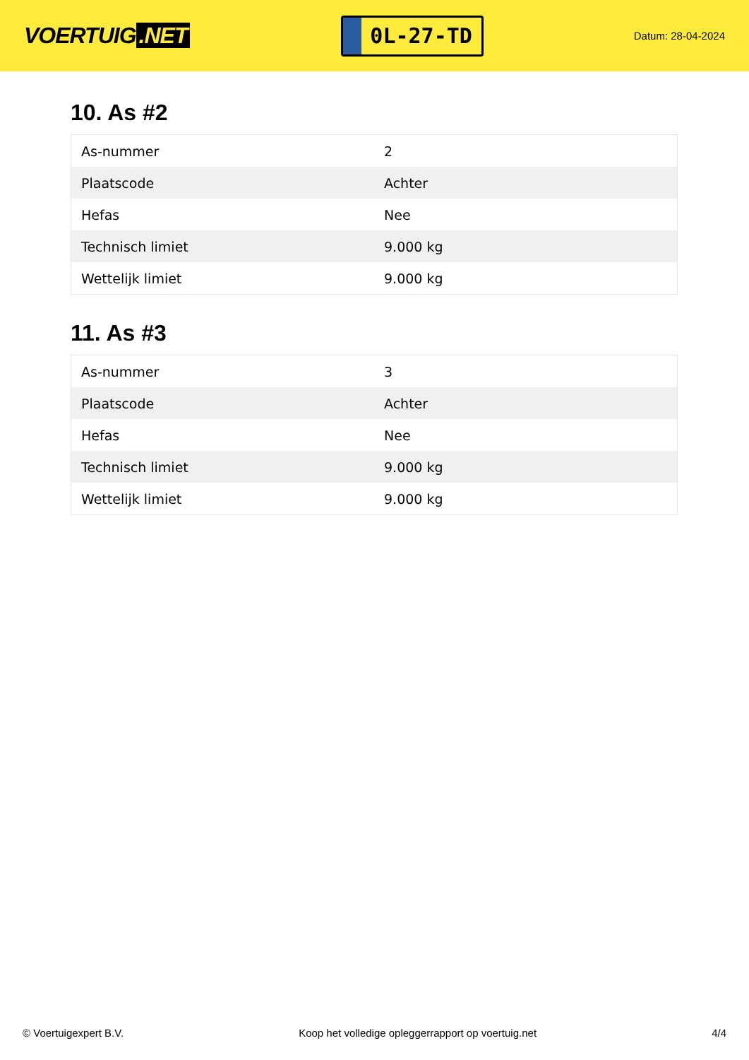VOERTUIG.NET
0L-27-TD
Datum: 28-04-2024
10. As #2
| As-nummer | 2 |
| Plaatscode | Achter |
| Hefas | Nee |
| Technisch limiet | 9.000 kg |
| Wettelijk limiet | 9.000 kg |
11. As #3
| As-nummer | 3 |
| Plaatscode | Achter |
| Hefas | Nee |
| Technisch limiet | 9.000 kg |
| Wettelijk limiet | 9.000 kg |
© Voertuigexpert B.V. Koop het volledige opleggerrapport op voertuig.net 4/4